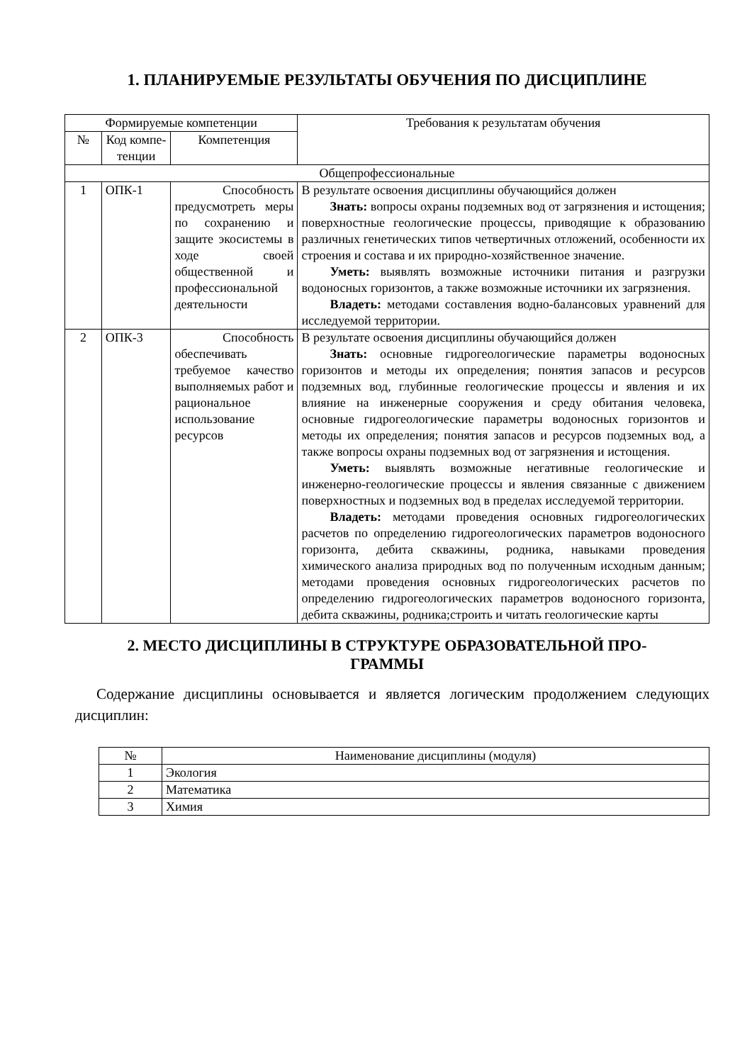1. ПЛАНИРУЕМЫЕ РЕЗУЛЬТАТЫ ОБУЧЕНИЯ ПО ДИСЦИПЛИНЕ
| Формируемые компетенции | | | Требования к результатам обучения |
| --- | --- | --- | --- |
| № | Код компе-тенции | Компетенция | |
| Общепрофессиональные | | | |
| 1 | ОПК-1 | Способность предусмотреть меры по сохранению и защите экосистемы в ходе своей общественной и профессиональной деятельности | В результате освоения дисциплины обучающийся должен Знать: вопросы охраны подземных вод от загрязнения и истощения; поверхностные геологические процессы, приводящие к образованию различных генетических типов четвертичных отложений, особенности их строения и состава и их природно-хозяйственное значение. Уметь: выявлять возможные источники питания и разгрузки водоносных горизонтов, а также возможные источники их загрязнения. Владеть: методами составления водно-балансовых уравнений для исследуемой территории. |
| 2 | ОПК-3 | Способность обеспечивать требуемое качество выполняемых работ и рациональное использование ресурсов | В результате освоения дисциплины обучающийся должен Знать: основные гидрогеологические параметры водоносных горизонтов и методы их определения; понятия запасов и ресурсов подземных вод, глубинные геологические процессы и явления и их влияние на инженерные сооружения и среду обитания человека, основные гидрогеологические параметры водоносных горизонтов и методы их определения; понятия запасов и ресурсов подземных вод, а также вопросы охраны подземных вод от загрязнения и истощения. Уметь: выявлять возможные негативные геологические и инженерно-геологические процессы и явления связанные с движением поверхностных и подземных вод в пределах исследуемой территории. Владеть: методами проведения основных гидрогеологических расчетов по определению гидрогеологических параметров водоносного горизонта, дебита скважины, родника, навыками проведения химического анализа природных вод по полученным исходным данным; методами проведения основных гидрогеологических расчетов по определению гидрогеологических параметров водоносного горизонта, дебита скважины, родника;строить и читать геологические карты |
2. МЕСТО ДИСЦИПЛИНЫ В СТРУКТУРЕ ОБРАЗОВАТЕЛЬНОЙ ПРО-
ГРАММЫ
Содержание дисциплины основывается и является логическим продолжением следующих дисциплин:
| № | Наименование дисциплины (модуля) |
| --- | --- |
| 1 | Экология |
| 2 | Математика |
| 3 | Химия |